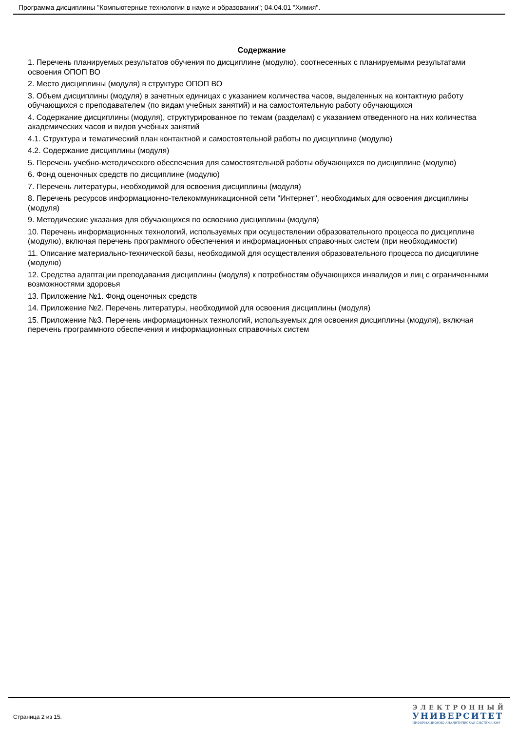Программа дисциплины "Компьютерные технологии в науке и образовании"; 04.04.01 "Химия".
Содержание
1. Перечень планируемых результатов обучения по дисциплине (модулю), соотнесенных с планируемыми результатами освоения ОПОП ВО
2. Место дисциплины (модуля) в структуре ОПОП ВО
3. Объем дисциплины (модуля) в зачетных единицах с указанием количества часов, выделенных на контактную работу обучающихся с преподавателем (по видам учебных занятий) и на самостоятельную работу обучающихся
4. Содержание дисциплины (модуля), структурированное по темам (разделам) с указанием отведенного на них количества академических часов и видов учебных занятий
4.1. Структура и тематический план контактной и самостоятельной работы по дисциплине (модулю)
4.2. Содержание дисциплины (модуля)
5. Перечень учебно-методического обеспечения для самостоятельной работы обучающихся по дисциплине (модулю)
6. Фонд оценочных средств по дисциплине (модулю)
7. Перечень литературы, необходимой для освоения дисциплины (модуля)
8. Перечень ресурсов информационно-телекоммуникационной сети "Интернет", необходимых для освоения дисциплины (модуля)
9. Методические указания для обучающихся по освоению дисциплины (модуля)
10. Перечень информационных технологий, используемых при осуществлении образовательного процесса по дисциплине (модулю), включая перечень программного обеспечения и информационных справочных систем (при необходимости)
11. Описание материально-технической базы, необходимой для осуществления образовательного процесса по дисциплине (модулю)
12. Средства адаптации преподавания дисциплины (модуля) к потребностям обучающихся инвалидов и лиц с ограниченными возможностями здоровья
13. Приложение №1. Фонд оценочных средств
14. Приложение №2. Перечень литературы, необходимой для освоения дисциплины (модуля)
15. Приложение №3. Перечень информационных технологий, используемых для освоения дисциплины (модуля), включая перечень программного обеспечения и информационных справочных систем
Страница 2 из 15.
ЭЛЕКТРОННЫЙ
УНИВЕРСИТЕТ
ИНФОРМАЦИОННО-АНАЛИТИЧЕСКАЯ СИСТЕМА КФУ